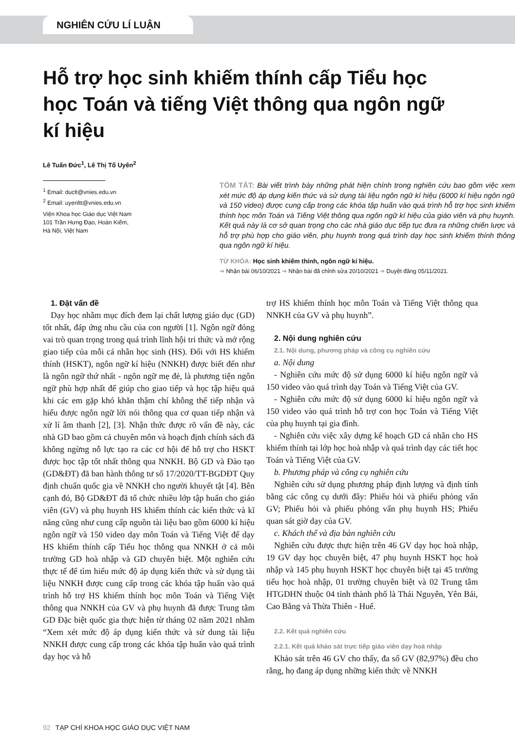NGHIÊN CỨU LÍ LUẬN
Hỗ trợ học sinh khiếm thính cấp Tiểu học học Toán và tiếng Việt thông qua ngôn ngữ kí hiệu
Lê Tuấn Đức<sup>1</sup>, Lê Thị Tố Uyên<sup>2</sup>
<sup>1</sup> Email: duclt@vnies.edu.vn
<sup>2</sup> Email: uyenltt@vnies.edu.vn
Viện Khoa học Giáo dục Việt Nam
101 Trần Hưng Đạo, Hoàn Kiếm,
Hà Nội, Việt Nam
TÓM TẮT: Bài viết trình bày những phát hiện chính trong nghiên cứu bao gồm việc xem xét mức độ áp dụng kiến thức và sử dụng tài liệu ngôn ngữ kí hiệu (6000 kí hiệu ngôn ngữ và 150 video) được cung cấp trong các khóa tập huấn vào quá trình hỗ trợ học sinh khiếm thính học môn Toán và Tiếng Việt thông qua ngôn ngữ kí hiệu của giáo viên và phụ huynh. Kết quả này là cơ sở quan trọng cho các nhà giáo dục tiếp tục đưa ra những chiến lược và hỗ trợ phù hợp cho giáo viên, phụ huynh trong quá trình dạy học sinh khiếm thính thông qua ngôn ngữ kí hiệu.
TỪ KHÓA: Học sinh khiếm thính, ngôn ngữ kí hiệu.
➔ Nhận bài 06/10/2021 ➔ Nhận bài đã chỉnh sửa 20/10/2021 ➔ Duyệt đăng 05/11/2021.
1. Đặt vấn đề
Dạy học nhằm mục đích đem lại chất lượng giáo dục (GD) tốt nhất, đáp ứng nhu cầu của con người [1]. Ngôn ngữ đóng vai trò quan trọng trong quá trình lĩnh hội tri thức và mở rộng giao tiếp của mỗi cá nhân học sinh (HS). Đối với HS khiếm thính (HSKT), ngôn ngữ kí hiệu (NNKH) được biết đến như là ngôn ngữ thứ nhất - ngôn ngữ mẹ đẻ, là phương tiện ngôn ngữ phù hợp nhất để giúp cho giao tiếp và học tập hiệu quả khi các em gặp khó khăn thậm chí không thể tiếp nhận và hiểu được ngôn ngữ lời nói thông qua cơ quan tiếp nhận và xử lí âm thanh [2], [3]. Nhận thức được rõ vấn đề này, các nhà GD bao gồm cả chuyên môn và hoạch định chính sách đã không ngừng nỗ lực tạo ra các cơ hội để hỗ trợ cho HSKT được học tập tốt nhất thông qua NNKH. Bộ GD và Đào tạo (GD&ĐT) đã ban hành thông tư số 17/2020/TT-BGDĐT Quy định chuẩn quốc gia về NNKH cho người khuyết tật [4]. Bên cạnh đó, Bộ GD&ĐT đã tổ chức nhiều lớp tập huấn cho giáo viên (GV) và phụ huynh HS khiếm thính các kiến thức và kĩ năng cũng như cung cấp nguồn tài liệu bao gồm 6000 kí hiệu ngôn ngữ và 150 video dạy môn Toán và Tiếng Việt để dạy HS khiếm thính cấp Tiểu học thông qua NNKH ở cả môi trường GD hoà nhập và GD chuyên biệt. Một nghiên cứu thực tế để tìm hiểu mức độ áp dụng kiến thức và sử dụng tài liệu NNKH được cung cấp trong các khóa tập huấn vào quá trình hỗ trợ HS khiếm thính học môn Toán và Tiếng Việt thông qua NNKH của GV và phụ huynh đã được Trung tâm GD Đặc biệt quốc gia thực hiện từ tháng 02 năm 2021 nhằm “Xem xét mức độ áp dụng kiến thức và sử dung tài liệu NNKH được cung cấp trong các khóa tập huấn vào quá trình dạy học và hỗ
trợ HS khiếm thính học môn Toán và Tiếng Việt thông qua NNKH của GV và phụ huynh”.
2. Nội dung nghiên cứu
2.1. Nội dung, phương pháp và công cụ nghiên cứu
a. Nội dung
- Nghiên cứu mức độ sử dụng 6000 kí hiệu ngôn ngữ và 150 video vào quá trình dạy Toán và Tiếng Việt của GV.
- Nghiên cứu mức độ sử dụng 6000 kí hiệu ngôn ngữ và 150 video vào quá trình hỗ trợ con học Toán và Tiếng Việt của phụ huynh tại gia đình.
- Nghiên cứu việc xây dựng kế hoạch GD cá nhân cho HS khiếm thính tại lớp học hoà nhập và quá trình dạy các tiết học Toán và Tiếng Việt của GV.
b. Phương pháp và công cụ nghiên cứu
Nghiên cứu sử dụng phương pháp định lượng và định tính bằng các công cụ dưới đây: Phiếu hỏi và phiếu phỏng vấn GV; Phiếu hỏi và phiếu phỏng vấn phụ huynh HS; Phiếu quan sát giờ dạy của GV.
c. Khách thể và địa bàn nghiên cứu
Nghiên cứu được thực hiện trên 46 GV dạy học hoà nhập, 19 GV dạy học chuyên biệt, 47 phụ huynh HSKT học hoà nhập và 145 phụ huynh HSKT học chuyên biệt tại 45 trường tiểu học hoà nhập, 01 trường chuyên biệt và 02 Trung tâm HTGDHN thuộc 04 tỉnh thành phố là Thái Nguyên, Yên Bái, Cao Bằng và Thừa Thiên - Huế.
2.2. Kết quả nghiên cứu
2.2.1. Kết quả khảo sát trực tiếp giáo viên dạy hoà nhập
Khảo sát trên 46 GV cho thấy, đa số GV (82,97%) đều cho rằng, họ đang áp dụng những kiến thức về NNKH
92 TẠP CHÍ KHOA HỌC GIÁO DỤC VIỆT NAM